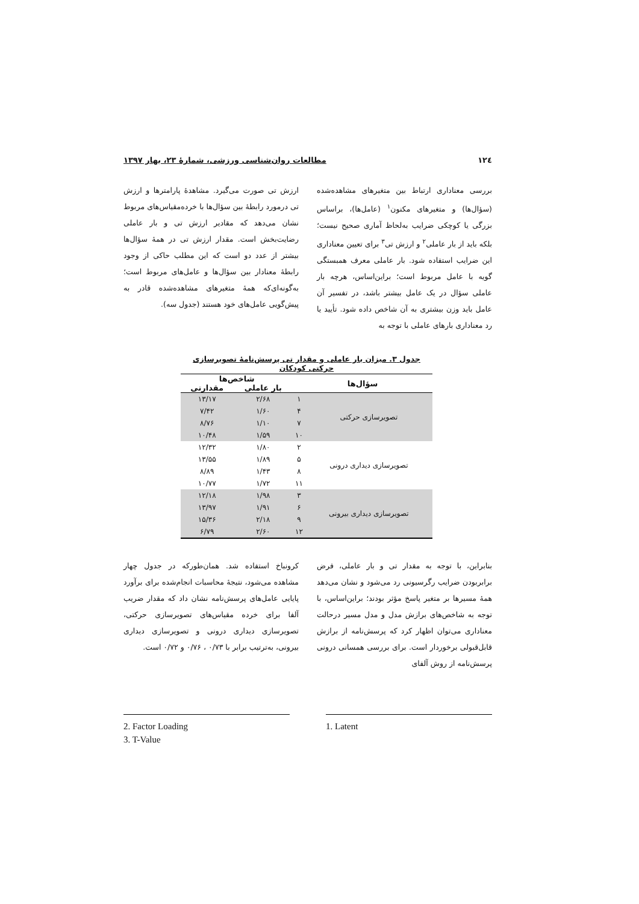۱۲٤ مطالعات روان‌شناسی ورزشی، شمارۀ ۲۳، بهار ۱۳۹۷
بررسی معناداری ارتباط بین متغیرهای مشاهده‌شده (سؤال‌ها) و متغیرهای مکنون<sup>۱</sup> (عامل‌ها)، براساس بزرگی یا کوچکی ضرایب به‌لحاظ آماری صحیح نیست؛ بلکه باید از بار عاملی<sup>۲</sup> و ارزش تی<sup>۳</sup> برای تعیین معناداری این ضرایب استفاده شود. بار عاملی معرف همبستگی گویه با عامل مربوط است؛ براین‌اساس، هرچه بار عاملی سؤال در یک عامل بیشتر باشد، در تفسیر آن عامل باید وزن بیشتری به آن شاخص داده شود. تأیید یا رد معناداری بارهای عاملی با توجه به
ارزش تی صورت می‌گیرد. مشاهدۀ پارامترها و ارزش تی درمورد رابطۀ بین سؤال‌ها با خرده‌مقیاس‌های مربوط نشان می‌دهد که مقادیر ارزش تی و بار عاملی رضایت‌بخش است. مقدار ارزش تی در همۀ سؤال‌ها بیشتر از عدد دو است که این مطلب حاکی از وجود رابطۀ معنادار بین سؤال‌ها و عامل‌های مربوط است؛ به‌گونه‌ای‌که همۀ متغیرهای مشاهده‌شده قادر به پیش‌گویی عامل‌های خود هستند (جدول سه).
جدول ۳. میزان بار عاملی و مقدار تی پرسش‌نامۀ تصویرسازی حرکتی کودکان
| سؤال‌ها | | شاخص‌ها | |
| --- | --- | --- | --- |
| | | بار عاملی | مقدارتی |
| تصویرسازی حرکتی | ۱ | ۲/۶۸ | ۱۳/۱۷ |
| | ۴ | ۱/۶۰ | ۷/۴۲ |
| | ۷ | ۱/۱۰ | ۸/۷۶ |
| | ۱۰ | ۱/۵۹ | ۱۰/۴۸ |
| تصویرسازی دیداری درونی | ۲ | ۱/۸۰ | ۱۲/۳۲ |
| | ۵ | ۱/۸۹ | ۱۳/۵۵ |
| | ۸ | ۱/۴۳ | ۸/۸۹ |
| | ۱۱ | ۱/۷۲ | ۱۰/۷۷ |
| تصویرسازی دیداری بیرونی | ۳ | ۱/۹۸ | ۱۲/۱۸ |
| | ۶ | ۱/۹۱ | ۱۳/۹۷ |
| | ۹ | ۲/۱۸ | ۱۵/۳۶ |
| | ۱۲ | ۲/۶۰ | ۶/۷۹ |
بنابراین، با توجه به مقدار تی و بار عاملی، فرض برابربودن ضرایب رگرسیونی رد می‌شود و نشان می‌دهد همۀ مسیرها بر متغیر پاسخ مؤثر بودند؛ براین‌اساس، با توجه به شاخص‌های برازش مدل و مدل مسیر درحالت معناداری می‌توان اظهار کرد که پرسش‌نامه از برازش قابل‌قبولی برخوردار است. برای بررسی همسانی درونی پرسش‌نامه از روش آلفای
کرونباخ استفاده شد. همان‌طورکه در جدول چهار مشاهده می‌شود، نتیجۀ محاسبات انجام‌شده برای برآورد پایایی عامل‌های پرسش‌نامه نشان داد که مقدار ضریب آلفا برای خرده مقیاس‌های تصویرسازی حرکتی، تصویرسازی دیداری درونی و تصویرسازی دیداری بیرونی، به‌ترتیب برابر با ۰/۷۳ ، ۰/۷۶ و ۰/۷۲ است.
2. Factor Loading
3. T-Value
1. Latent